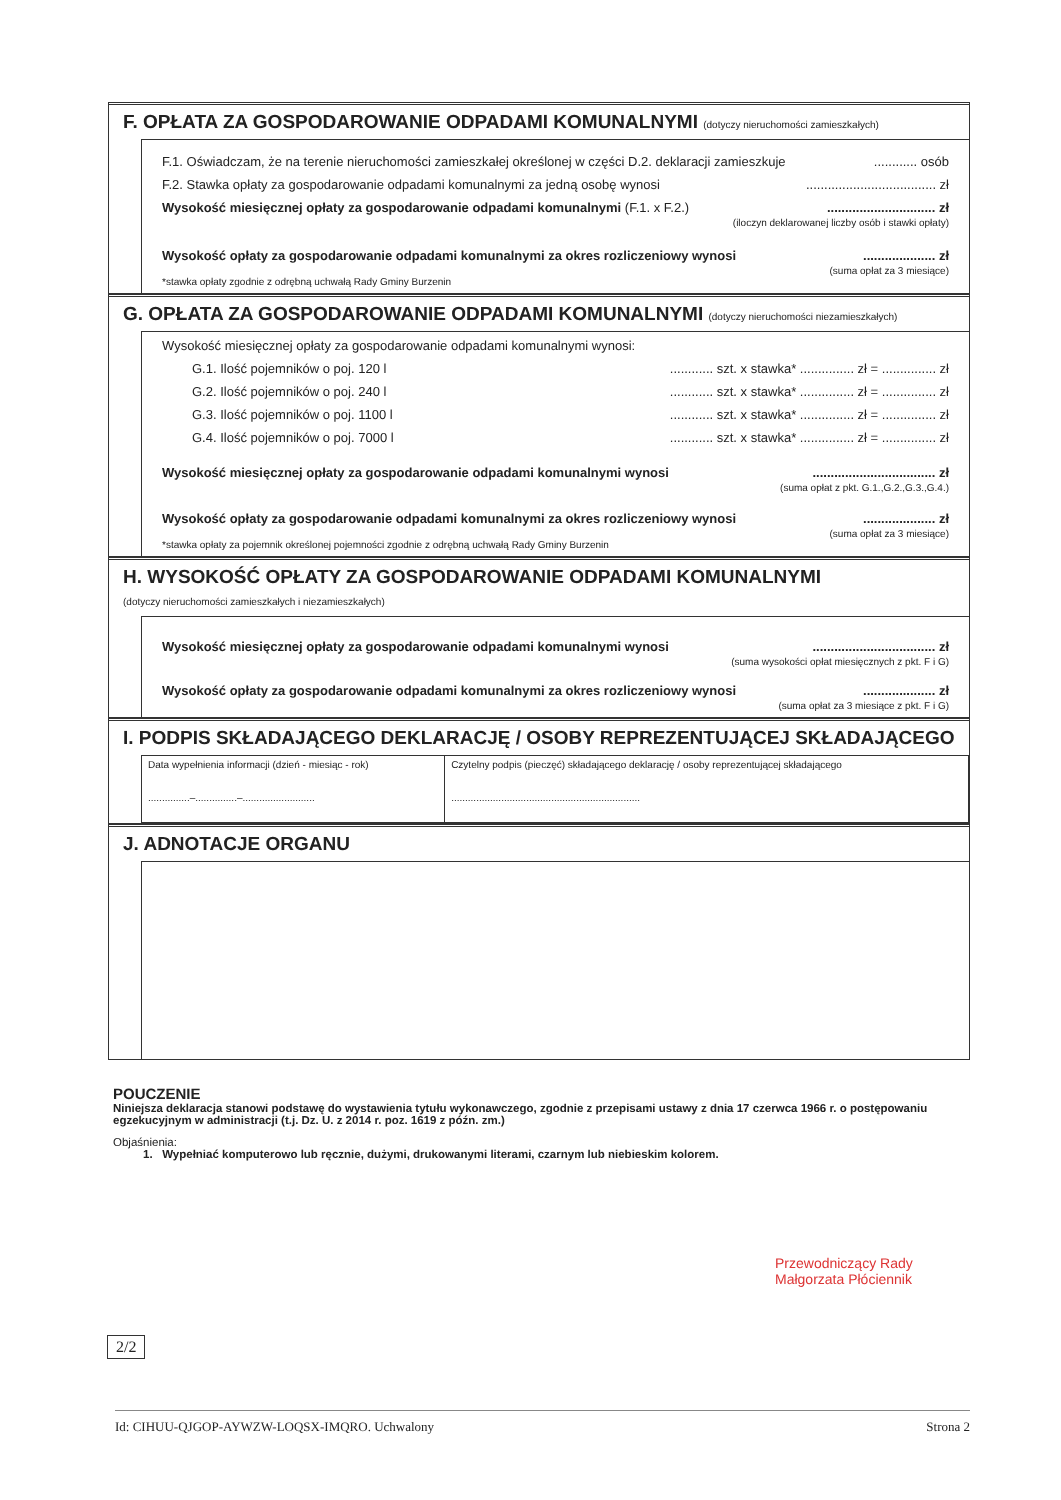F. OPŁATA ZA GOSPODAROWANIE ODPADAMI KOMUNALNYMI (dotyczy nieruchomości zamieszkałych)
F.1. Oświadczam, że na terenie nieruchomości zamieszkałej określonej w części D.2. deklaracji zamieszkuje............ osób
F.2. Stawka opłaty za gospodarowanie odpadami komunalnymi za jedną osobę wynosi.................................... zł
Wysokość miesięcznej opłaty za gospodarowanie odpadami komunalnymi (F.1. x F.2.).............................. zł
(iloczyn deklarowanej liczby osób i stawki opłaty)
Wysokość opłaty za gospodarowanie odpadami komunalnymi za okres rozliczeniowy wynosi.................... zł
(suma opłat za 3 miesiące)
*stawka opłaty zgodnie z odrębną uchwałą Rady Gminy Burzenin
G. OPŁATA ZA GOSPODAROWANIE ODPADAMI KOMUNALNYMI (dotyczy nieruchomości niezamieszkałych)
Wysokość miesięcznej opłaty za gospodarowanie odpadami komunalnymi wynosi:
G.1. Ilość pojemników o poj. 120 l............ szt. x stawka* ............... zł = ............... zł
G.2. Ilość pojemników o poj. 240 l............ szt. x stawka* ............... zł = ............... zł
G.3. Ilość pojemników o poj. 1100 l............ szt. x stawka* ............... zł = ............... zł
G.4. Ilość pojemników o poj. 7000 l............ szt. x stawka* ............... zł = ............... zł
Wysokość miesięcznej opłaty za gospodarowanie odpadami komunalnymi wynosi.................................. zł
(suma opłat z pkt. G.1.,G.2.,G.3.,G.4.)
Wysokość opłaty za gospodarowanie odpadami komunalnymi za okres rozliczeniowy wynosi.................... zł
(suma opłat za 3 miesiące)
*stawka opłaty za pojemnik określonej pojemności zgodnie z odrębną uchwałą Rady Gminy Burzenin
H. WYSOKOŚĆ OPŁATY ZA GOSPODAROWANIE ODPADAMI KOMUNALNYMI
(dotyczy nieruchomości zamieszkałych i niezamieszkałych)
Wysokość miesięcznej opłaty za gospodarowanie odpadami komunalnymi wynosi.................................. zł
(suma wysokości opłat miesięcznych z pkt. F i G)
Wysokość opłaty za gospodarowanie odpadami komunalnymi za okres rozliczeniowy wynosi.................... zł
(suma opłat za 3 miesiące z pkt. F i G)
I. PODPIS SKŁADAJĄCEGO DEKLARACJĘ / OSOBY REPREZENTUJĄCEJ SKŁADAJĄCEGO
| Data wypełnienia informacji (dzień - miesiąc - rok) ...............–...............–.......................... | Czytelny podpis (pieczęć) składającego deklarację / osoby reprezentującej składającego .................................................................... |
J. ADNOTACJE ORGANU
POUCZENIE
Niniejsza deklaracja stanowi podstawę do wystawienia tytułu wykonawczego, zgodnie z przepisami ustawy z dnia 17 czerwca 1966 r. o postępowaniu egzekucyjnym w administracji (t.j. Dz. U. z 2014 r. poz. 1619 z późn. zm.)
Objaśnienia:
1. Wypełniać komputerowo lub ręcznie, dużymi, drukowanymi literami, czarnym lub niebieskim kolorem.
Przewodniczący Rady
Małgorzata Płóciennik
2/2
Id: CIHUU-QJGOP-AYWZW-LOQSX-IMQRO. Uchwalony Strona 2